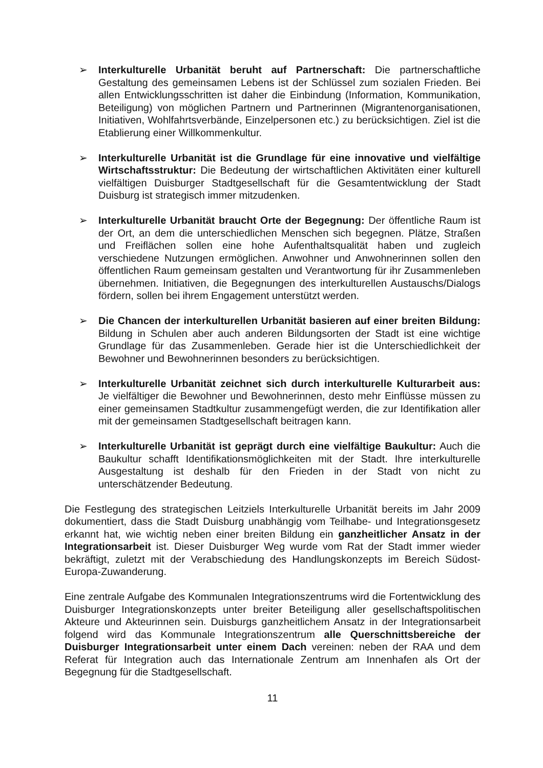➢ Interkulturelle Urbanität beruht auf Partnerschaft: Die partnerschaftliche Gestaltung des gemeinsamen Lebens ist der Schlüssel zum sozialen Frieden. Bei allen Entwicklungsschritten ist daher die Einbindung (Information, Kommunikation, Beteiligung) von möglichen Partnern und Partnerinnen (Migrantenorganisationen, Initiativen, Wohlfahrtsverbände, Einzelpersonen etc.) zu berücksichtigen. Ziel ist die Etablierung einer Willkommenkultur.
➢ Interkulturelle Urbanität ist die Grundlage für eine innovative und vielfältige Wirtschaftsstruktur: Die Bedeutung der wirtschaftlichen Aktivitäten einer kulturell vielfältigen Duisburger Stadtgesellschaft für die Gesamtentwicklung der Stadt Duisburg ist strategisch immer mitzudenken.
➢ Interkulturelle Urbanität braucht Orte der Begegnung: Der öffentliche Raum ist der Ort, an dem die unterschiedlichen Menschen sich begegnen. Plätze, Straßen und Freiflächen sollen eine hohe Aufenthaltsqualität haben und zugleich verschiedene Nutzungen ermöglichen. Anwohner und Anwohnerinnen sollen den öffentlichen Raum gemeinsam gestalten und Verantwortung für ihr Zusammenleben übernehmen. Initiativen, die Begegnungen des interkulturellen Austauschs/Dialogs fördern, sollen bei ihrem Engagement unterstützt werden.
➢ Die Chancen der interkulturellen Urbanität basieren auf einer breiten Bildung: Bildung in Schulen aber auch anderen Bildungsorten der Stadt ist eine wichtige Grundlage für das Zusammenleben. Gerade hier ist die Unterschiedlichkeit der Bewohner und Bewohnerinnen besonders zu berücksichtigen.
➢ Interkulturelle Urbanität zeichnet sich durch interkulturelle Kulturarbeit aus: Je vielfältiger die Bewohner und Bewohnerinnen, desto mehr Einflüsse müssen zu einer gemeinsamen Stadtkultur zusammengefügt werden, die zur Identifikation aller mit der gemeinsamen Stadtgesellschaft beitragen kann.
➢ Interkulturelle Urbanität ist geprägt durch eine vielfältige Baukultur: Auch die Baukultur schafft Identifikationsmöglichkeiten mit der Stadt. Ihre interkulturelle Ausgestaltung ist deshalb für den Frieden in der Stadt von nicht zu unterschätzender Bedeutung.
Die Festlegung des strategischen Leitziels Interkulturelle Urbanität bereits im Jahr 2009 dokumentiert, dass die Stadt Duisburg unabhängig vom Teilhabe- und Integrationsgesetz erkannt hat, wie wichtig neben einer breiten Bildung ein ganzheitlicher Ansatz in der Integrationsarbeit ist. Dieser Duisburger Weg wurde vom Rat der Stadt immer wieder bekräftigt, zuletzt mit der Verabschiedung des Handlungskonzepts im Bereich Südost-Europa-Zuwanderung.
Eine zentrale Aufgabe des Kommunalen Integrationszentrums wird die Fortentwicklung des Duisburger Integrationskonzepts unter breiter Beteiligung aller gesellschaftspolitischen Akteure und Akteurinnen sein. Duisburgs ganzheitlichem Ansatz in der Integrationsarbeit folgend wird das Kommunale Integrationszentrum alle Querschnittsbereiche der Duisburger Integrationsarbeit unter einem Dach vereinen: neben der RAA und dem Referat für Integration auch das Internationale Zentrum am Innenhafen als Ort der Begegnung für die Stadtgesellschaft.
11